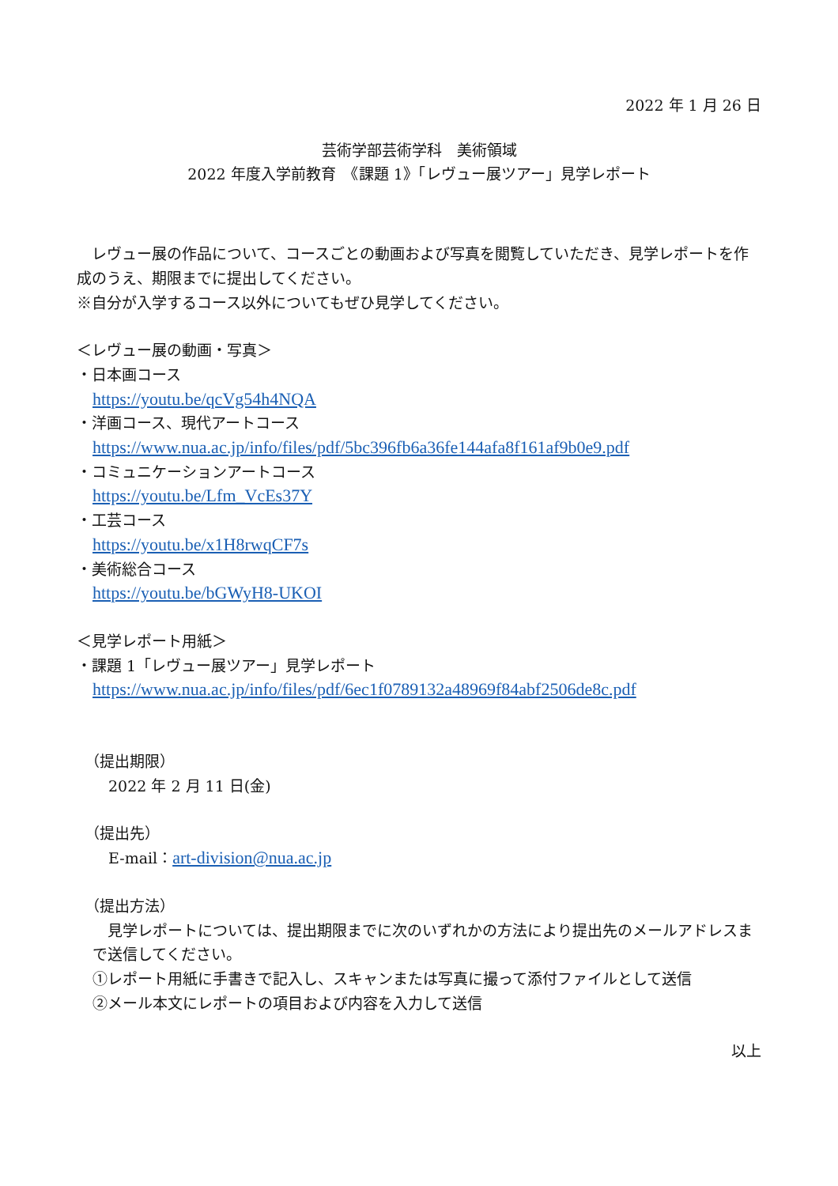2022 年 1 月 26 日
芸術学部芸術学科　美術領域
2022 年度入学前教育　《課題 1》「レヴュー展ツアー」見学レポート
　レヴュー展の作品について、コースごとの動画および写真を閲覧していただき、見学レポートを作成のうえ、期限までに提出してください。
※自分が入学するコース以外についてもぜひ見学してください。
＜レヴュー展の動画・写真＞
・日本画コース
https://youtu.be/qcVg54h4NQA
・洋画コース、現代アートコース
https://www.nua.ac.jp/info/files/pdf/5bc396fb6a36fe144afa8f161af9b0e9.pdf
・コミュニケーションアートコース
https://youtu.be/Lfm_VcEs37Y
・工芸コース
https://youtu.be/x1H8rwqCF7s
・美術総合コース
https://youtu.be/bGWyH8-UKOI
＜見学レポート用紙＞
・課題 1「レヴュー展ツアー」見学レポート
https://www.nua.ac.jp/info/files/pdf/6ec1f0789132a48969f84abf2506de8c.pdf
（提出期限）
2022 年 2 月 11 日(金)
（提出先）
E-mail：art-division@nua.ac.jp
（提出方法）
　見学レポートについては、提出期限までに次のいずれかの方法により提出先のメールアドレスまで送信してください。
①レポート用紙に手書きで記入し、スキャンまたは写真に撮って添付ファイルとして送信
②メール本文にレポートの項目および内容を入力して送信
以上